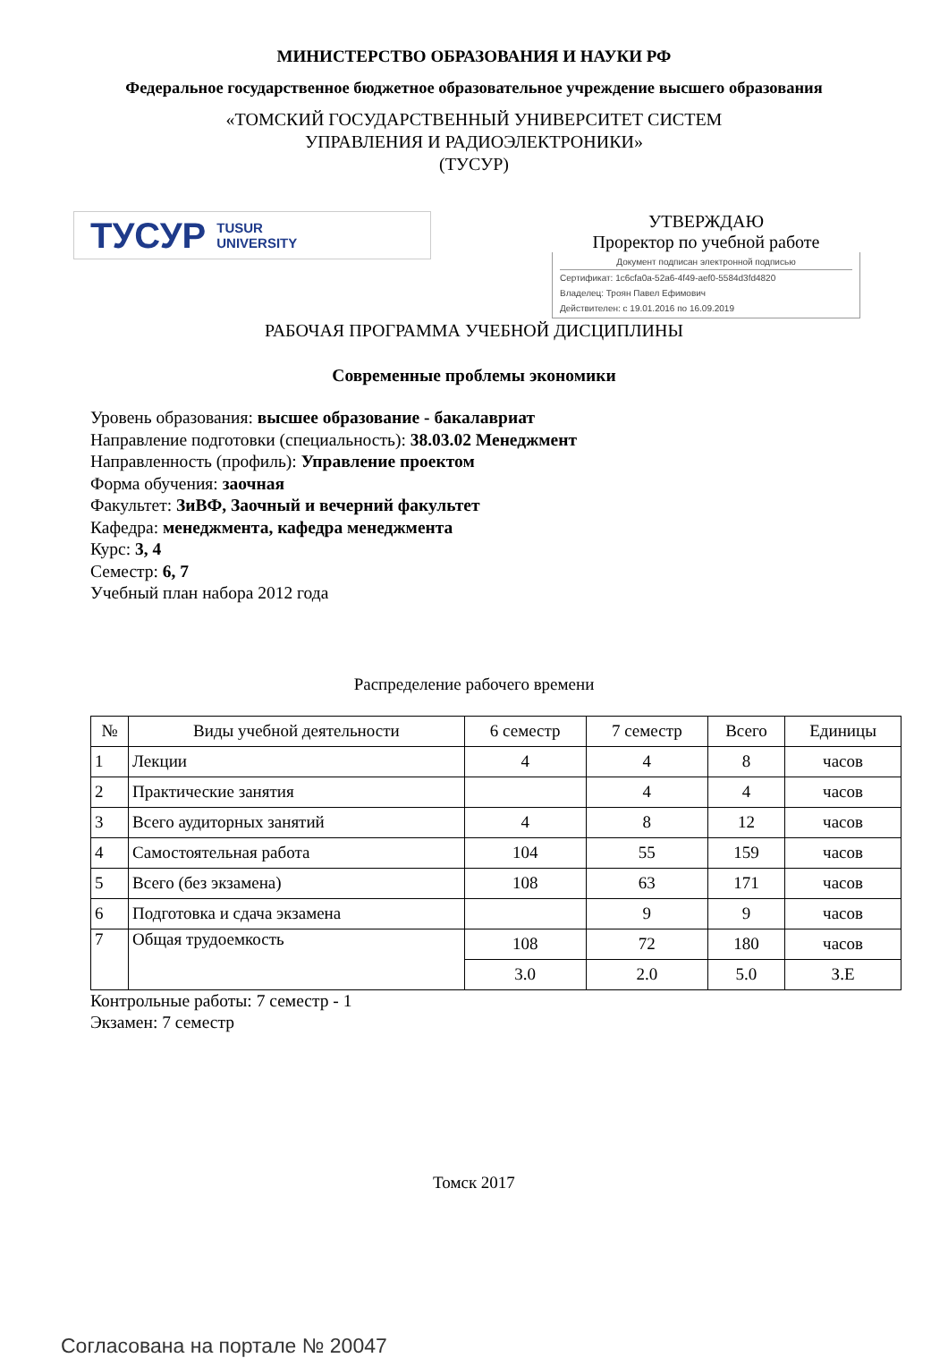МИНИСТЕРСТВО ОБРАЗОВАНИЯ И НАУКИ РФ
Федеральное государственное бюджетное образовательное учреждение высшего образования
«ТОМСКИЙ ГОСУДАРСТВЕННЫЙ УНИВЕРСИТЕТ СИСТЕМ
УПРАВЛЕНИЯ И РАДИОЭЛЕКТРОНИКИ»
(ТУСУР)
ТУСУР TUSUR
UNIVERSITY
УТВЕРЖДАЮ
Проректор по учебной работе
Документ подписан электронной подписью
Сертификат: 1c6cfa0a-52a6-4f49-aef0-5584d3fd4820
Владелец: Троян Павел Ефимович
Действителен: с 19.01.2016 по 16.09.2019
РАБОЧАЯ ПРОГРАММА УЧЕБНОЙ ДИСЦИПЛИНЫ
Современные проблемы экономики
Уровень образования: высшее образование - бакалавриат
Направление подготовки (специальность): 38.03.02 Менеджмент
Направленность (профиль): Управление проектом
Форма обучения: заочная
Факультет: ЗиВФ, Заочный и вечерний факультет
Кафедра: менеджмента, кафедра менеджмента
Курс: 3, 4
Семестр: 6, 7
Учебный план набора 2012 года
Распределение рабочего времени
| № | Виды учебной деятельности | 6 семестр | 7 семестр | Всего | Единицы |
| --- | --- | --- | --- | --- | --- |
| 1 | Лекции | 4 | 4 | 8 | часов |
| 2 | Практические занятия | | 4 | 4 | часов |
| 3 | Всего аудиторных занятий | 4 | 8 | 12 | часов |
| 4 | Самостоятельная работа | 104 | 55 | 159 | часов |
| 5 | Всего (без экзамена) | 108 | 63 | 171 | часов |
| 6 | Подготовка и сдача экзамена | | 9 | 9 | часов |
| 7 | Общая трудоемкость | 108 | 72 | 180 | часов |
| | | 3.0 | 2.0 | 5.0 | З.Е |
Контрольные работы: 7 семестр - 1
Экзамен: 7 семестр
Томск 2017
Согласована на портале № 20047